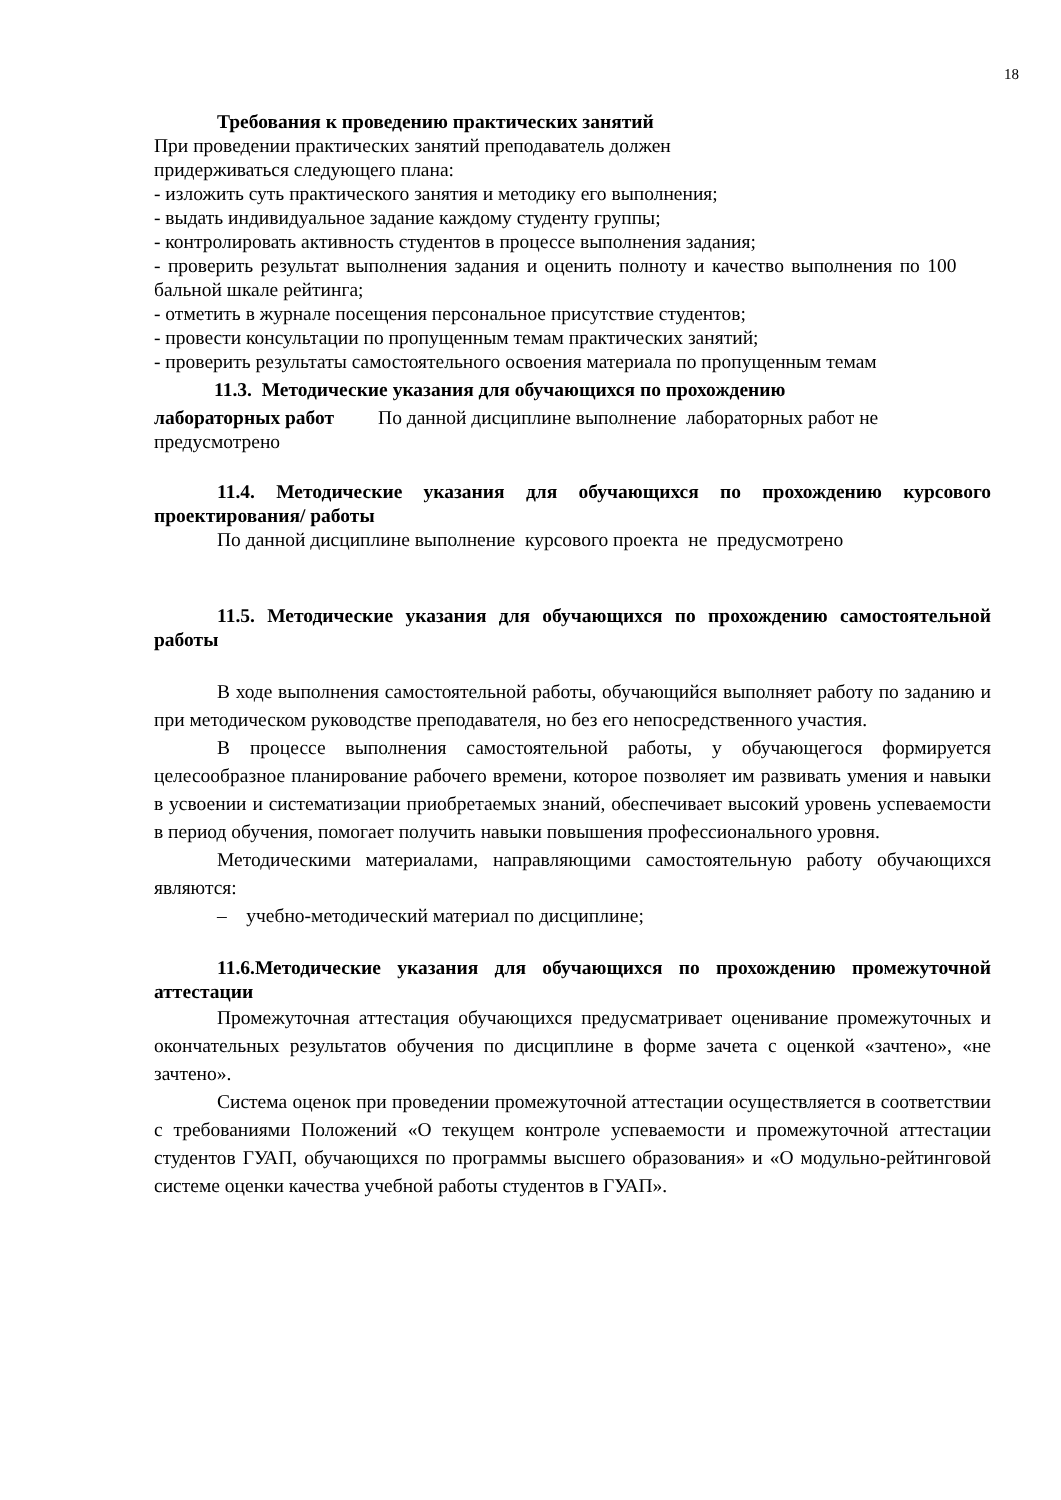18
Требования к проведению практических занятий
При проведении практических занятий преподаватель должен
придерживаться следующего плана:
- изложить суть практического занятия и методику его выполнения;
- выдать индивидуальное задание каждому студенту группы;
- контролировать активность студентов в процессе выполнения задания;
- проверить результат выполнения задания и оценить полноту и качество выполнения по 100 бальной шкале рейтинга;
- отметить в журнале посещения персональное присутствие студентов;
- провести консультации по пропущенным темам практических занятий;
- проверить результаты самостоятельного освоения материала по пропущенным темам
11.3. Методические указания для обучающихся по прохождению
лабораторных работ По данной дисциплине выполнение лабораторных работ не предусмотрено
11.4. Методические указания для обучающихся по прохождению курсового проектирования/ работы
По данной дисциплине выполнение курсового проекта не предусмотрено
11.5. Методические указания для обучающихся по прохождению самостоятельной работы
В ходе выполнения самостоятельной работы, обучающийся выполняет работу по заданию и при методическом руководстве преподавателя, но без его непосредственного участия.
В процессе выполнения самостоятельной работы, у обучающегося формируется целесообразное планирование рабочего времени, которое позволяет им развивать умения и навыки в усвоении и систематизации приобретаемых знаний, обеспечивает высокий уровень успеваемости в период обучения, помогает получить навыки повышения профессионального уровня.
Методическими материалами, направляющими самостоятельную работу обучающихся являются:
– учебно-методический материал по дисциплине;
11.6.Методические указания для обучающихся по прохождению промежуточной аттестации
Промежуточная аттестация обучающихся предусматривает оценивание промежуточных и окончательных результатов обучения по дисциплине в форме зачета с оценкой «зачтено», «не зачтено».
Система оценок при проведении промежуточной аттестации осуществляется в соответствии с требованиями Положений «О текущем контроле успеваемости и промежуточной аттестации студентов ГУАП, обучающихся по программы высшего образования» и «О модульно-рейтинговой системе оценки качества учебной работы студентов в ГУАП».